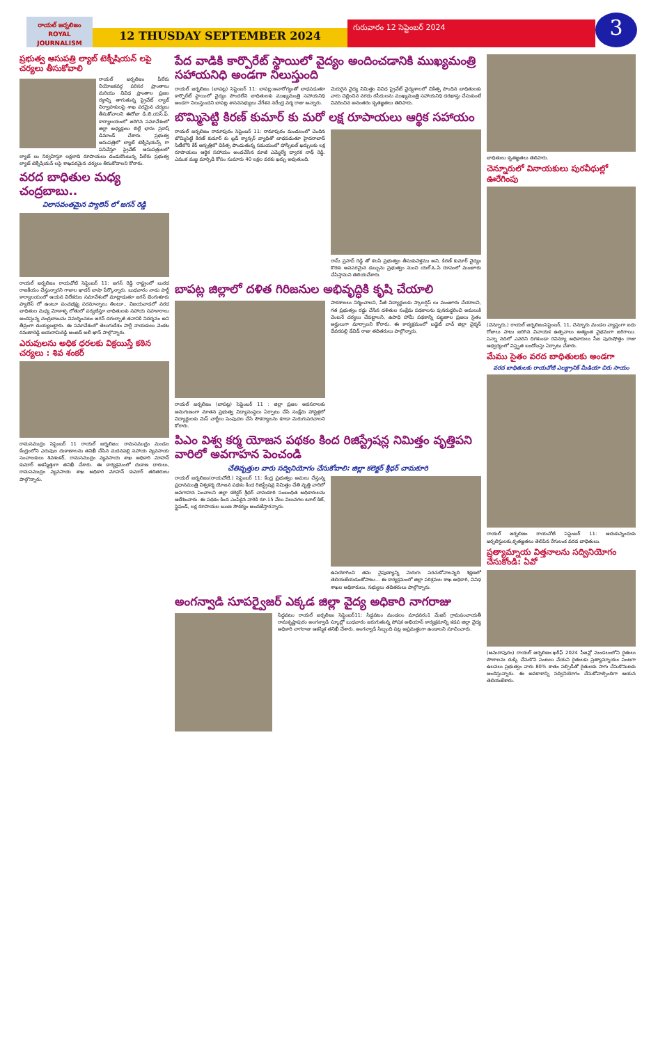రాయల్ జర్నలిజం
ROYAL JOURNALISM
12 THUSDAY SEPTEMBER 2024
గురువారం 12 సెప్టెంబర్ 2024
3
ప్రభుత్వ ఆసుపత్రి ల్యాబ్ టెక్నీషియన్ లపై చర్యలు తీసుకోవాలి
రాయల్ జర్నలిజం పీలేరు నియోజకవర్గ పరిసర ప్రాంతాలు మరియు వివిధ ప్రాంతాల ప్రజల రక్తాన్ని తాగుతున్న ప్రైవేట్ ల్యాబ్ నిర్వాహకులపై శాఖ పరమైన చర్యలు తీసుకోవాలని ఈరోజు డి.బి.యస్.ఫ్. కార్యాలయంలో జరిగిన సమావేశంలో జిల్లా అధ్యక్షులు బిల్లే భాను ప్రకాష్ డిమాండ్ చేశారు. ప్రభుత్వ ఆసుపత్రిలో ల్యాబ్ టెక్నీషియన్స్ గా పనిచేస్తూ ప్రైవేట్ ఆసుపత్రులలో ల్యాబ్ లు నిర్వహిస్తూ లక్షలాది రూపాయలు దండుకొంటున్న పీలేరు ప్రభుత్వ ల్యాబ్ టెక్నీషియన్ లపై శాఖపరమైన చర్యలు తీసుకోవాలని కోరారు.
వరద బాధితుల మధ్య చంద్రబాబు..
విలాసవంతమైన ప్యాలెస్ లో జగన్ రెడ్డి
రాయల్ జర్నలిజం రాయచోటి సెప్టెంబర్ 11: జగన్ రెడ్డి రాష్ట్రంలో బురద రాజకీయం చేస్తున్నారని గాజుల ఖాదర్ బాషా పేర్కొన్నారు. బుధవారం నాడు పార్టీ కార్యాలయంలో ఆయన విలేకరుల సమావేశంలో మాట్లాడుతూ జగన్ బెంగుళూరు ప్యాలెస్ లో ఉంటూ పంచభక్ష్య పరమాన్నాలు తింటూ.. విజయవాడలో వరద బాధితుల మధ్య మోకాళ్ళ లోతులో పర్యటిస్తూ బాధితులకు సహాయ సహకారాలు అందిస్తున్న చంద్రబాబును విమర్శించటం జగన్ దగుల్బాజీ తనానికి నిదర్శనం అని తీవ్రంగా దుయ్యబట్టారు. ఈ సమావేశంలో తెలుగుదేశం పార్టీ నాయకులు వెంకట రమణారెడ్డి జయరామిరెడ్డి అంజద్ అలీ ఖాన్ పాల్గొన్నారు.
ఎరువులను అధిక ధరలకు విక్రయిస్తే కఠిన చర్యలు : శివ శంకర్
రామసముద్రం సెప్టెంబర్ 11 రాయల్ జర్నలిజం: రామసముద్రం మండల కేంద్రంలోని ఎరువుల దుకాణాలను తనిఖీ చేసిన మదనపల్లి సహాయ వ్యవసాయ సంచాలకులు శివశంకర్, రామసముద్రం వ్యవసాయ శాఖ అధికారి మోహన్ కుమార్ అకస్మిత్తుగా తనిఖీ చేశారు. ఈ కార్యక్రమంలో దుకాణ దారులు, రామసముద్రం వ్యవసాయ శాఖ అధికారి మోహన్ కుమార్ తదితరులు పాల్గొన్నారు.
పేద వాడికి కార్పొరేట్ స్థాయిలో వైద్యం అందించడానికి ముఖ్యమంత్రి సహాయనిధి అండగా నిలుస్తుంది
రాయల్ జర్నలిజం (బాపట్ల) సెప్టెంబర్ 11: బాపట్ల:అనారోగ్యంతో బాధపడుతూ కార్పొరేట్ స్థాయిలో వైద్యం పొందలేని బాధితులకు ముఖ్యమంత్రి సహాయనిధి అండగా నిలుస్తుందని బాపట్ల శాసనసభ్యులు వేగేశన నరేంద్ర వర్మ రాజు అన్నారు.
మెరుగైన వైద్య నిమిత్తం వివిధ ప్రైవేట్ వైద్యశాలలో చికిత్స పొందిన బాధితులకు వారు చెల్లించిన నగదు రసీదులను ముఖ్యమంత్రి సహాయనిధి దరఖాస్తు చేసుకుంటే వివరించిన అనంతరం కృతజ్ఞతలు తెలిపారు.
బొమ్మిసెట్టి కిరణ్ కుమార్ కు మరో లక్ష రూపాయలు ఆర్థిక సహాయం
రాయల్ జర్నలిజం రామాపురం సెప్టెంబర్ 11: రామాపురం మండలంలో చెందిన బొమ్మిసెట్టి కిరణ్ కుమార్ కు బ్లడ్ క్యాన్సర్ వ్యాధితో బాధపడుతూ హైదరాబాద్ సిటీలోని కేర్ ఆస్పత్రిలో చికిత్స పొందుతున్న సమయంలో హాస్పిటల్ ఖర్చులకు లక్ష రూపాయలు ఆర్థిక సహాయం అందచేసిన మాజీ ఎమ్మెల్యే ద్వారక నాథ్ రెడ్డి. ఎముక మజ్జ మార్పిడి కోసం సుమారు 40 లక్షల వరకు ఖర్చు అవుతుంది.
రామ్ ప్రసాద్ రెడ్డి తో కలసి ప్రభుత్వం తీసుకువెళ్తము అని, కిరణ్ కుమార్ వైద్యం కొరకు అవసరమైన డబ్బును ప్రభుత్వం నుంచి యల్.ఓ.సి రూపంలో మంజూరు చేపిస్తామని తెలియచేశారు.
బాపట్ల జిల్లాలో దళిత గిరిజనుల అభివృద్ధికి కృషి చేయాలి
రాయల్ జర్నలిజం (బాపట్ల) సెప్టెంబర్ 11 : జిల్లా ప్రజల అవసరాలకు అనుగుణంగా నూతన ప్రభుత్వ విద్యాసంస్థలు ఏర్పాటు చేసి సంక్షేమ హాస్టళ్లలో విద్యార్థులకు మెస్ చార్జీలు పెంపుదల చేసి సౌకర్యాలను కూడా మెరుగుపరచాలని కోరారు.
పాఠశాలలు నిర్మించాలని, పీజీ విద్యార్థులకు స్కాలర్షిప్ లు మంజూరు చేయాలని, గత ప్రభుత్వం రద్దు చేసిన దళితుల సంక్షేమ పథకాలను పునరుద్ధరించి అమలుకి వెంటనే చర్యలు చేపట్టాలని, ఉపాధి హామీ పథకాన్ని పట్టణాల ప్రజలు సైతం అర్హులుగా మార్చాలని కోరారు. ఈ కార్యక్రమంలో బడ్జెట్ వాచ్ జిల్లా చైర్మన్ దేవరపల్లి డేవిడ్ రాజు తదితరులు పాల్గొన్నారు.
పిఎం విశ్వ కర్మ యోజన పథకం కింద రిజిస్ట్రేషన్ల నిమిత్తం వృత్తిపని వారిలో అవగాహన పెంచండి
చేతివృత్తుల వారు సద్వినియోగం చేసుకోవాలి: జిల్లా కలెక్టర్ శ్రీధర్ చామకూరి
రాయల్ జర్నలిజం(రాయచోటి,) సెప్టెంబర్ 11: కేంద్ర ప్రభుత్వం అమలు చేస్తున్న ప్రధానమంత్రి విశ్వకర్మ యోజన పథకం కింద రిజిస్ట్రేషన్ల నిమిత్తం చేతి వృత్తి వారిలో అవగాహన పెంచాలని జిల్లా కలెక్టర్ శ్రీధర్ చామకూరి సంబంధిత అధికారులను ఆదేశించారు. ఈ పథకం కింద ఎంపికైన వారికి రూ.15 వేలు విలువగల టూల్ కిట్, స్టైఫండ్, లక్ష రూపాయల ఋణ సౌకర్యం అందజేస్తారన్నారు.
ఉపయోగించి తమ నైపుణ్యాన్ని మెరుగు పరచుకోవాలన్నది శిక్షణలో తెలియజేయడంతోపాటు... ఈ కార్యక్రమంలో జిల్లా పరిశ్రమల శాఖ అధికారి, వివిధ శాఖల అధికారులు, సభ్యులు తదితరులు పాల్గొన్నారు.
అంగన్వాడి సూపర్వైజర్ ఎక్కడ జిల్లా వైద్య అధికారి నాగరాజు
సిద్దవటం రాయల్ జర్నలిజం సెప్టెంబర్11: సిద్దవటం మండలం మాధవరం1 మేజర్ గ్రామపంచాయతీ రామకృష్ణాపురం అంగన్వాడి స్కూల్లో బుధవారం జరుగుతున్న పోషక అభియాన్ కార్యక్రమాన్ని కడప జిల్లా వైద్య అధికారి నాగరాజు ఆకస్మిక తనిఖీ చేశారు. అంగన్వాడి సిబ్బంది పట్ల అప్రమత్తంగా ఉండాలని సూచించారు.
బాధితులు కృతజ్ఞతలు తెలిపారు.
చెన్నూరులో వినాయకులు పురవీధుల్లో ఊరేగింపు
(చెన్నూరు,) రాయల్ జర్నలిజంసెప్టెంబర్, 11, చెన్నూరు మండల వ్యాప్తంగా ఐదు రోజులు పాటు జరిగిన వినాయక ఉత్సవాలు అత్యంత వైభవంగా జరిగాయి. పెన్నా నదిలో ఎవరిని దిగకుండా రెవిన్యూ అధికారులు సీఐ పురుషోత్తం రాజు ఆధ్వర్యంలో విస్తృత బందోబస్తు ఏర్పాటు చేశారు.
మేము సైతం వరద బాధితులకు అండగా
వరద బాధితులకు రాయచోటి ఎలక్ట్రానిక్ మీడియా చిరు సాయం
రాయల్ జర్నలిజం రాయచోటి సెప్టెంబర్ 11: ఆదుకున్నందుకు జర్నలిస్టులకు,కృతజ్ఞతలు తెలిపిన రేగులంక వరద బాధితులు.
ప్రత్యామ్నాయ విత్తనాలను సద్వినియోగం చేసుకోండి: ఏవో
(అమరాపురం) రాయల్ జర్నలిజం:ఖరీఫ్ 2024 సీజన్లో మండలంలోని రైతులు పొలాలను దుక్కి చేసుకొని పంటలు వేయని రైతులకు ప్రత్యామ్నాయం పంటగా ఉలవలు ప్రభుత్వం వారు 80% శాతం సబ్సిడీతో రైతులకు సాగు చేసుకొనుటకు అందిస్తున్నారు. ఈ అవకాశాన్ని సద్వినియోగం చేసుకోవాల్సిందిగా ఆయన తెలియజేశారు.